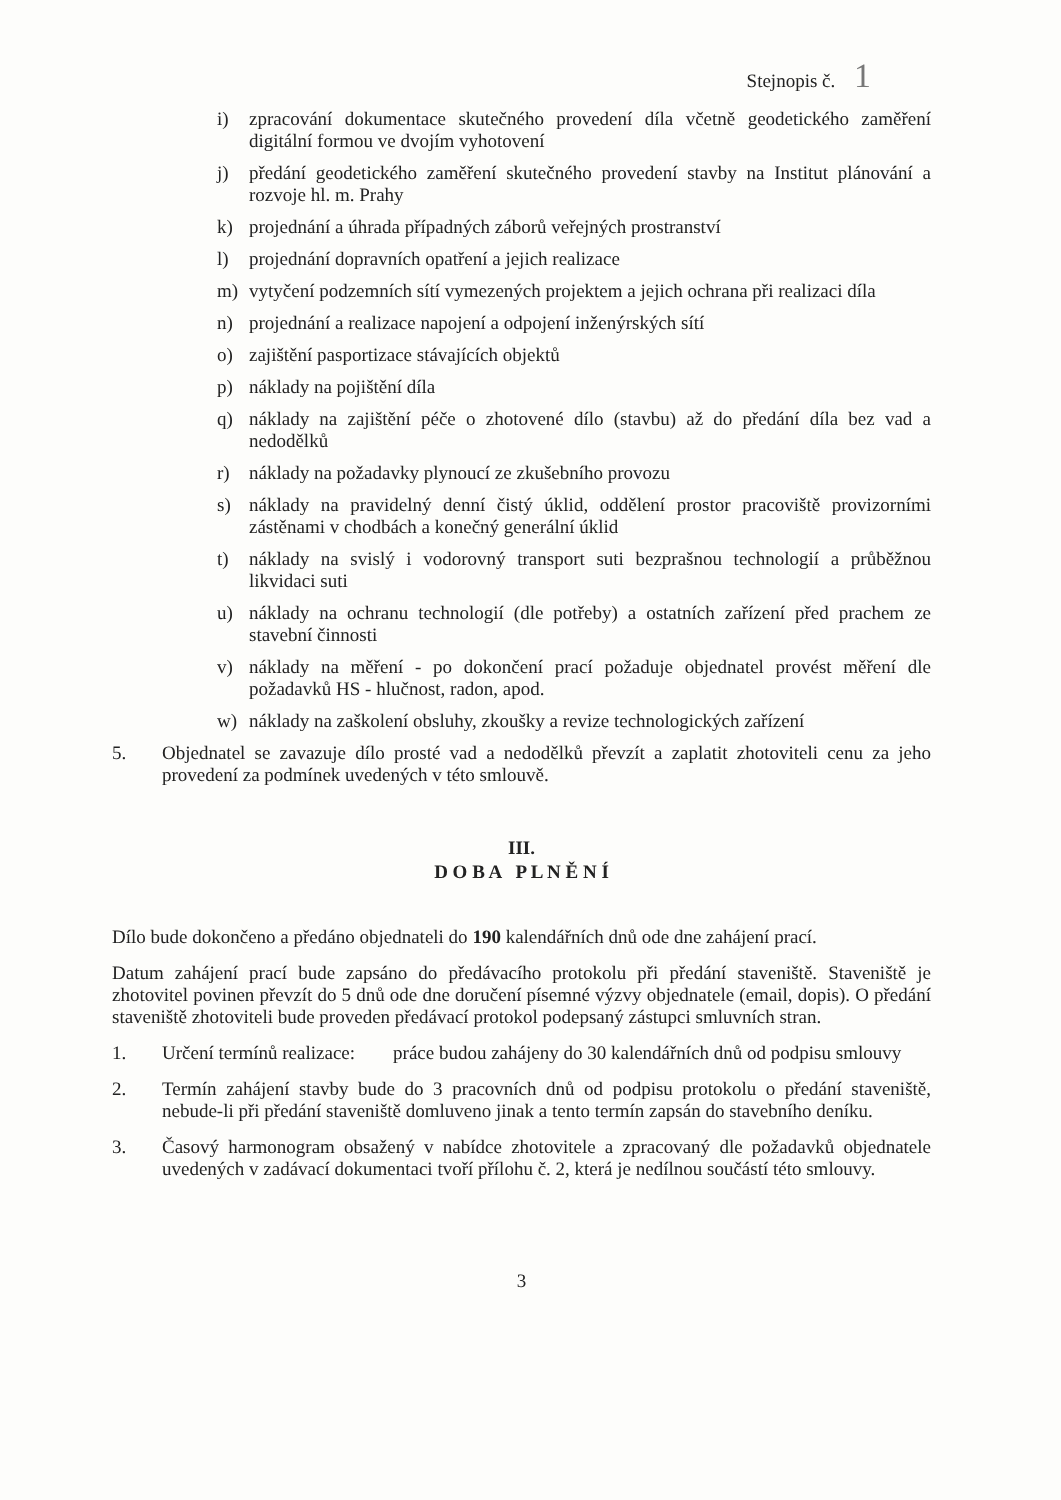Stejnopis č. 1
i) zpracování dokumentace skutečného provedení díla včetně geodetického zaměření digitální formou ve dvojím vyhotovení
j) předání geodetického zaměření skutečného provedení stavby na Institut plánování a rozvoje hl. m. Prahy
k) projednání a úhrada případných záborů veřejných prostranství
l) projednání dopravních opatření a jejich realizace
m) vytyčení podzemních sítí vymezených projektem a jejich ochrana při realizaci díla
n) projednání a realizace napojení a odpojení inženýrských sítí
o) zajištění pasportizace stávajících objektů
p) náklady na pojištění díla
q) náklady na zajištění péče o zhotovené dílo (stavbu) až do předání díla bez vad a nedodělků
r) náklady na požadavky plynoucí ze zkušebního provozu
s) náklady na pravidelný denní čistý úklid, oddělení prostor pracoviště provizorními zástěnami v chodbách a konečný generální úklid
t) náklady na svislý i vodorovný transport suti bezprašnou technologií a průběžnou likvidaci suti
u) náklady na ochranu technologií (dle potřeby) a ostatních zařízení před prachem ze stavební činnosti
v) náklady na měření - po dokončení prací požaduje objednatel provést měření dle požadavků HS - hlučnost, radon, apod.
w) náklady na zaškolení obsluhy, zkoušky a revize technologických zařízení
5. Objednatel se zavazuje dílo prosté vad a nedodělků převzít a zaplatit zhotoviteli cenu za jeho provedení za podmínek uvedených v této smlouvě.
III.
D O B A P L N Ě N Í
Dílo bude dokončeno a předáno objednateli do 190 kalendářních dnů ode dne zahájení prací.
Datum zahájení prací bude zapsáno do předávacího protokolu při předání staveniště. Staveniště je zhotovitel povinen převzít do 5 dnů ode dne doručení písemné výzvy objednatele (email, dopis). O předání staveniště zhotoviteli bude proveden předávací protokol podepsaný zástupci smluvních stran.
1. Určení termínů realizace: práce budou zahájeny do 30 kalendářních dnů od podpisu smlouvy
2. Termín zahájení stavby bude do 3 pracovních dnů od podpisu protokolu o předání staveniště, nebude-li při předání staveniště domluveno jinak a tento termín zapsán do stavebního deníku.
3. Časový harmonogram obsažený v nabídce zhotovitele a zpracovaný dle požadavků objednatele uvedených v zadávací dokumentaci tvoří přílohu č. 2, která je nedílnou součástí této smlouvy.
3